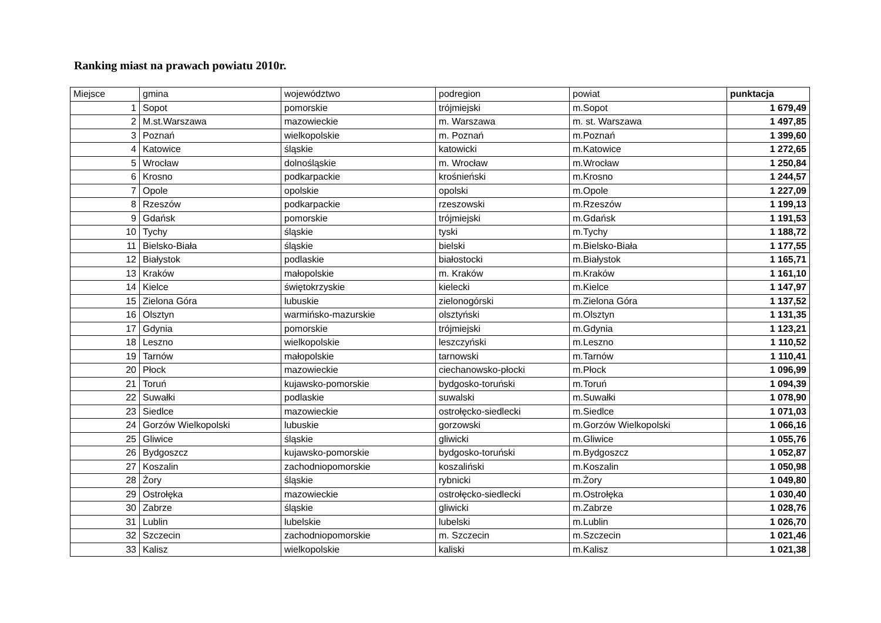Ranking miast na prawach powiatu 2010r.
| Miejsce | gmina | województwo | podregion | powiat | punktacja |
| --- | --- | --- | --- | --- | --- |
| 1 | Sopot | pomorskie | trójmiejski | m.Sopot | 1 679,49 |
| 2 | M.st.Warszawa | mazowieckie | m. Warszawa | m. st. Warszawa | 1 497,85 |
| 3 | Poznań | wielkopolskie | m. Poznań | m.Poznań | 1 399,60 |
| 4 | Katowice | śląskie | katowicki | m.Katowice | 1 272,65 |
| 5 | Wrocław | dolnośląskie | m. Wrocław | m.Wrocław | 1 250,84 |
| 6 | Krosno | podkarpackie | krośnieński | m.Krosno | 1 244,57 |
| 7 | Opole | opolskie | opolski | m.Opole | 1 227,09 |
| 8 | Rzeszów | podkarpackie | rzeszowski | m.Rzeszów | 1 199,13 |
| 9 | Gdańsk | pomorskie | trójmiejski | m.Gdańsk | 1 191,53 |
| 10 | Tychy | śląskie | tyski | m.Tychy | 1 188,72 |
| 11 | Bielsko-Biała | śląskie | bielski | m.Bielsko-Biała | 1 177,55 |
| 12 | Białystok | podlaskie | białostocki | m.Białystok | 1 165,71 |
| 13 | Kraków | małopolskie | m. Kraków | m.Kraków | 1 161,10 |
| 14 | Kielce | świętokrzyskie | kielecki | m.Kielce | 1 147,97 |
| 15 | Zielona Góra | lubuskie | zielonogórski | m.Zielona Góra | 1 137,52 |
| 16 | Olsztyn | warmińsko-mazurskie | olsztyński | m.Olsztyn | 1 131,35 |
| 17 | Gdynia | pomorskie | trójmiejski | m.Gdynia | 1 123,21 |
| 18 | Leszno | wielkopolskie | leszczyński | m.Leszno | 1 110,52 |
| 19 | Tarnów | małopolskie | tarnowski | m.Tarnów | 1 110,41 |
| 20 | Płock | mazowieckie | ciechanowsko-płocki | m.Płock | 1 096,99 |
| 21 | Toruń | kujawsko-pomorskie | bydgosko-toruński | m.Toruń | 1 094,39 |
| 22 | Suwałki | podlaskie | suwalski | m.Suwałki | 1 078,90 |
| 23 | Siedlce | mazowieckie | ostrołęcko-siedlecki | m.Siedlce | 1 071,03 |
| 24 | Gorzów Wielkopolski | lubuskie | gorzowski | m.Gorzów Wielkopolski | 1 066,16 |
| 25 | Gliwice | śląskie | gliwicki | m.Gliwice | 1 055,76 |
| 26 | Bydgoszcz | kujawsko-pomorskie | bydgosko-toruński | m.Bydgoszcz | 1 052,87 |
| 27 | Koszalin | zachodniopomorskie | koszaliński | m.Koszalin | 1 050,98 |
| 28 | Żory | śląskie | rybnicki | m.Żory | 1 049,80 |
| 29 | Ostrołęka | mazowieckie | ostrołęcko-siedlecki | m.Ostrołęka | 1 030,40 |
| 30 | Zabrze | śląskie | gliwicki | m.Zabrze | 1 028,76 |
| 31 | Lublin | lubelskie | lubelski | m.Lublin | 1 026,70 |
| 32 | Szczecin | zachodniopomorskie | m. Szczecin | m.Szczecin | 1 021,46 |
| 33 | Kalisz | wielkopolskie | kaliski | m.Kalisz | 1 021,38 |